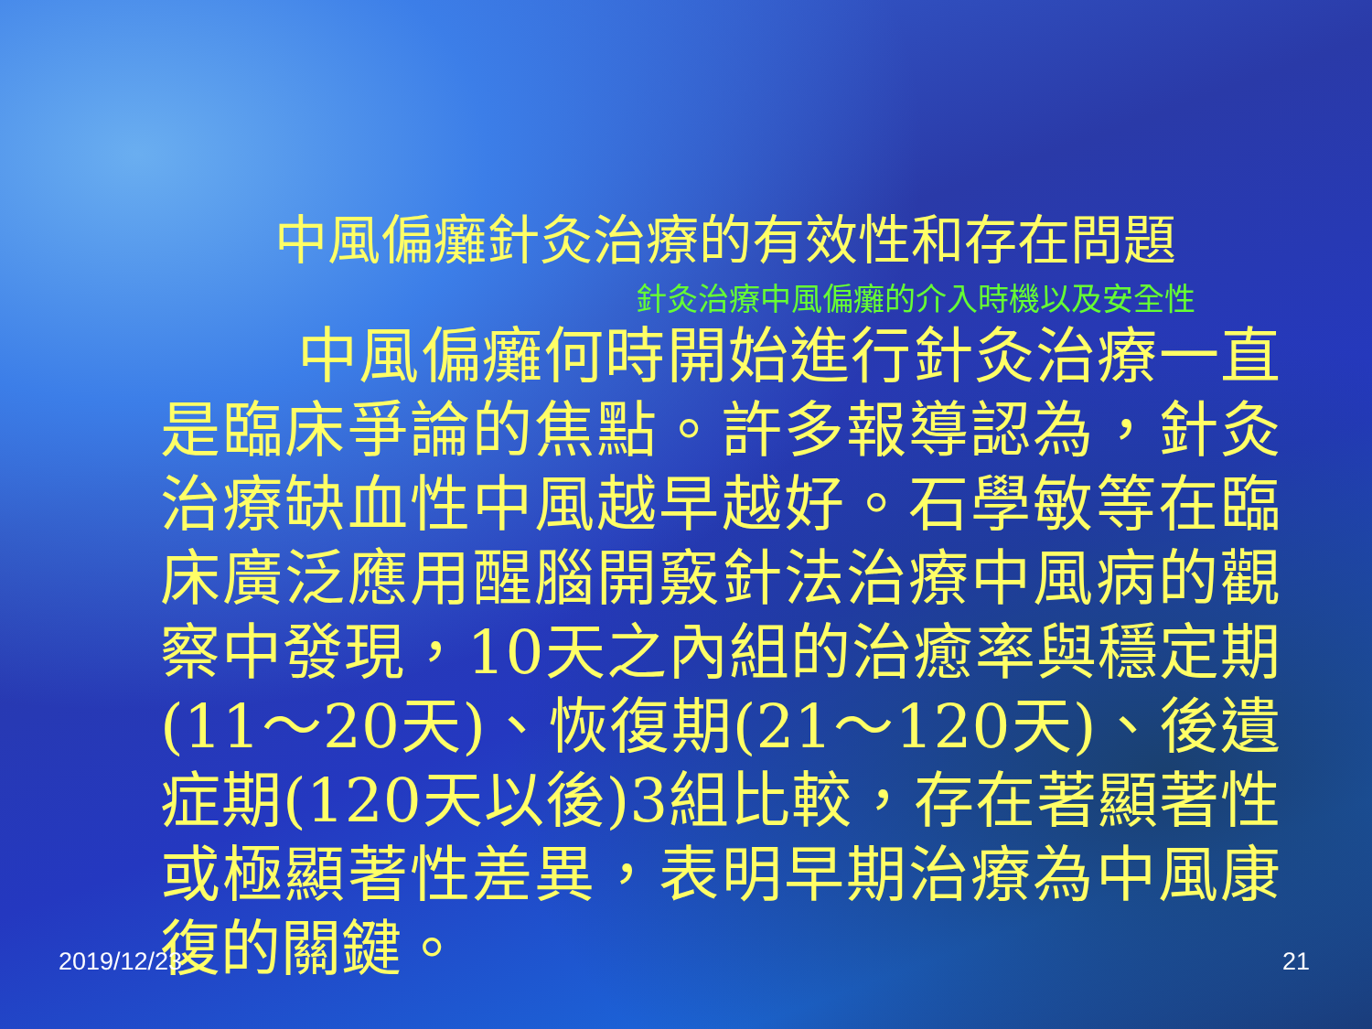中風偏癱針灸治療的有效性和存在問題
針灸治療中風偏癱的介入時機以及安全性
中風偏癱何時開始進行針灸治療一直是臨床爭論的焦點。許多報導認為，針灸治療缺血性中風越早越好。石學敏等在臨床廣泛應用醒腦開竅針法治療中風病的觀察中發現，10天之內組的治癒率與穩定期(11～20天)、恢復期(21～120天)、後遺症期(120天以後)3組比較，存在著顯著性或極顯著性差異，表明早期治療為中風康復的關鍵。
2019/12/23 21